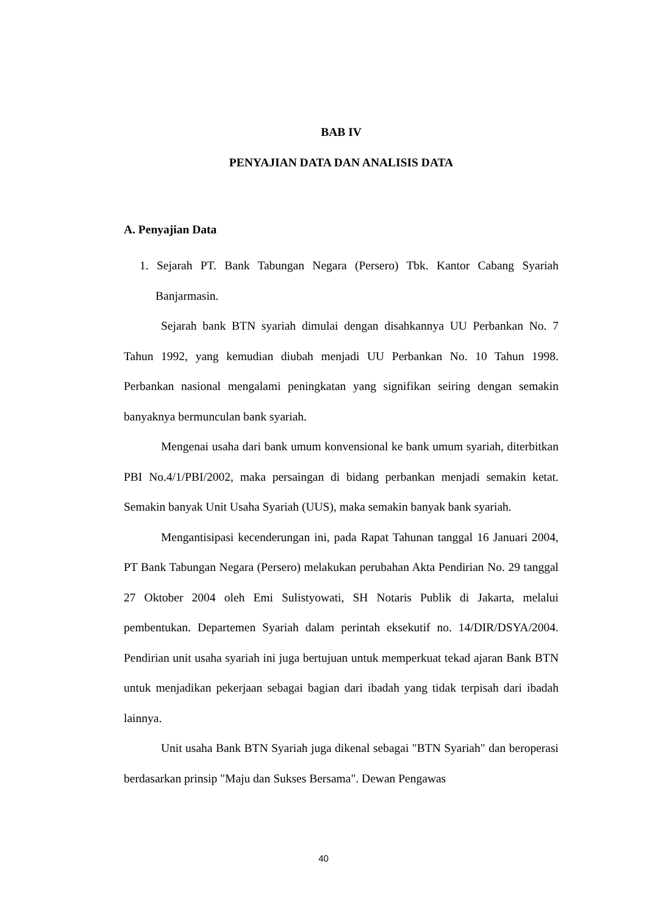BAB IV
PENYAJIAN DATA DAN ANALISIS DATA
A. Penyajian Data
1. Sejarah PT. Bank Tabungan Negara (Persero) Tbk. Kantor Cabang Syariah Banjarmasin.
Sejarah bank BTN syariah dimulai dengan disahkannya UU Perbankan No. 7 Tahun 1992, yang kemudian diubah menjadi UU Perbankan No. 10 Tahun 1998. Perbankan nasional mengalami peningkatan yang signifikan seiring dengan semakin banyaknya bermunculan bank syariah.
Mengenai usaha dari bank umum konvensional ke bank umum syariah, diterbitkan PBI No.4/1/PBI/2002, maka persaingan di bidang perbankan menjadi semakin ketat. Semakin banyak Unit Usaha Syariah (UUS), maka semakin banyak bank syariah.
Mengantisipasi kecenderungan ini, pada Rapat Tahunan tanggal 16 Januari 2004, PT Bank Tabungan Negara (Persero) melakukan perubahan Akta Pendirian No. 29 tanggal 27 Oktober 2004 oleh Emi Sulistyowati, SH Notaris Publik di Jakarta, melalui pembentukan. Departemen Syariah dalam perintah eksekutif no. 14/DIR/DSYA/2004. Pendirian unit usaha syariah ini juga bertujuan untuk memperkuat tekad ajaran Bank BTN untuk menjadikan pekerjaan sebagai bagian dari ibadah yang tidak terpisah dari ibadah lainnya.
Unit usaha Bank BTN Syariah juga dikenal sebagai "BTN Syariah" dan beroperasi berdasarkan prinsip "Maju dan Sukses Bersama". Dewan Pengawas
40